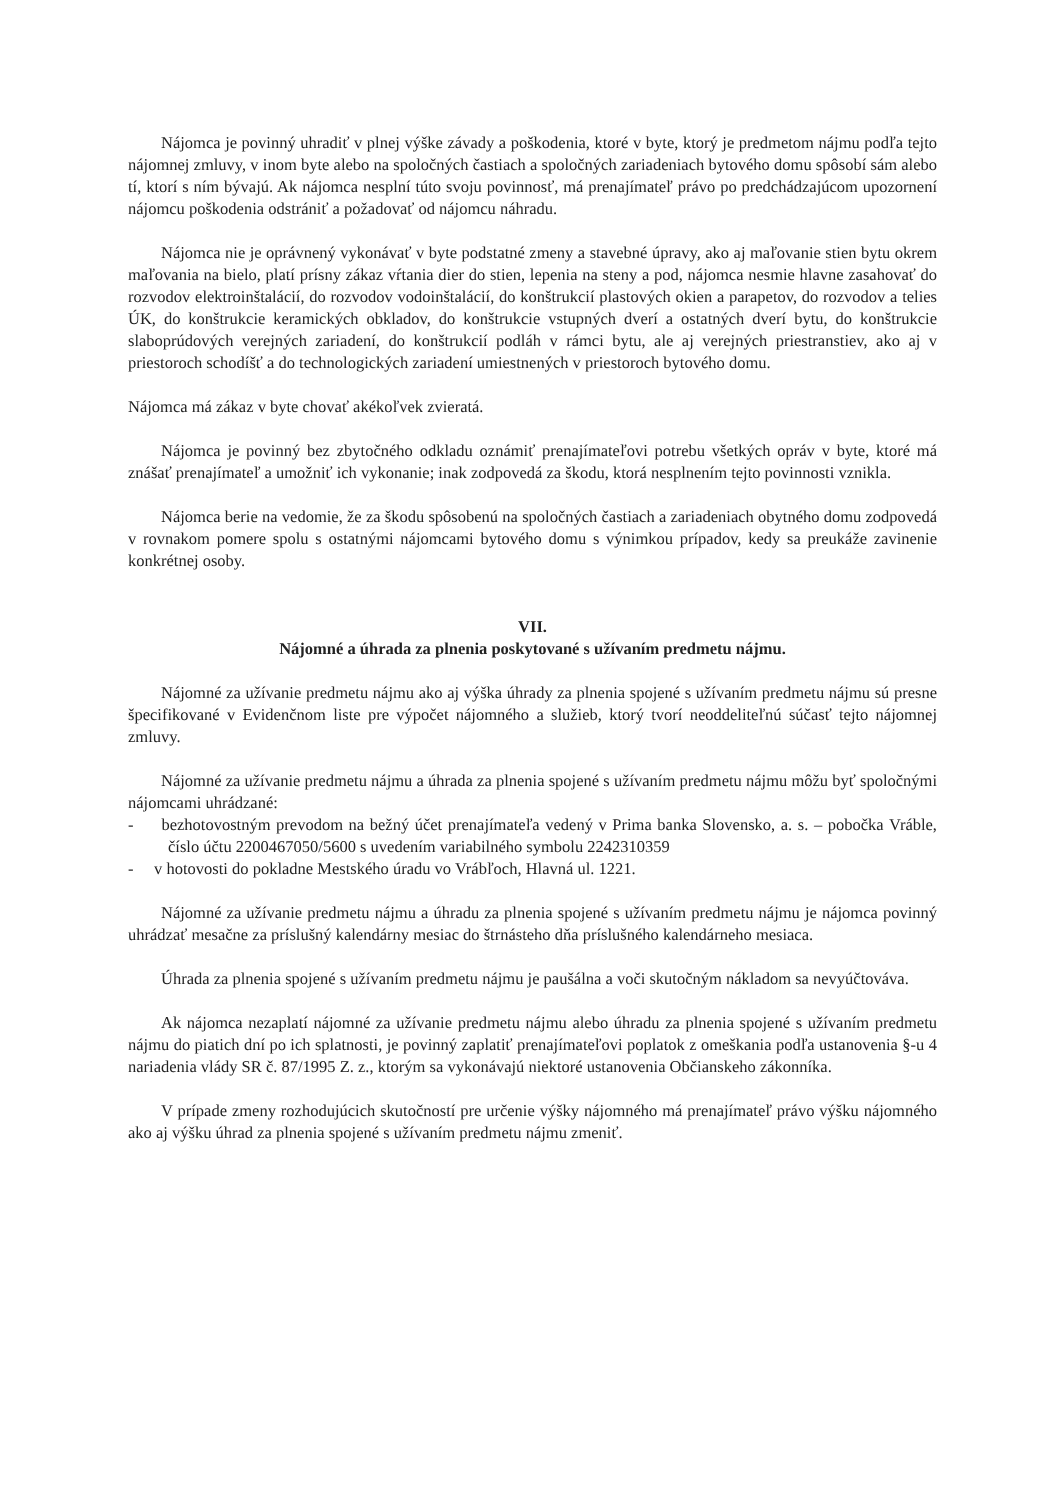Nájomca je povinný uhradiť v plnej výške závady a poškodenia, ktoré v byte, ktorý je predmetom nájmu podľa tejto nájomnej zmluvy, v inom byte alebo na spoločných častiach a spoločných zariadeniach bytového domu spôsobí sám alebo tí, ktorí s ním bývajú. Ak nájomca nesplní túto svoju povinnosť, má prenajímateľ právo po predchádzajúcom upozornení nájomcu poškodenia odstrániť a požadovať od nájomcu náhradu.
Nájomca nie je oprávnený vykonávať v byte podstatné zmeny a stavebné úpravy, ako aj maľovanie stien bytu okrem maľovania na bielo, platí prísny zákaz vŕtania dier do stien, lepenia na steny a pod, nájomca nesmie hlavne zasahovať do rozvodov elektroinštalácií, do rozvodov vodoinštalácií, do konštrukcií plastových okien a parapetov, do rozvodov a telies ÚK, do konštrukcie keramických obkladov, do konštrukcie vstupných dverí a ostatných dverí bytu, do konštrukcie slaboprúdových verejných zariadení, do konštrukcií podláh v rámci bytu, ale aj verejných priestranstiev, ako aj v priestoroch schodíšť a do technologických zariadení umiestnených v priestoroch bytového domu.
Nájomca má zákaz v byte chovať akékoľvek zvieratá.
Nájomca je povinný bez zbytočného odkladu oznámiť prenajímateľovi potrebu všetkých opráv v byte, ktoré má znášať prenajímateľ a umožniť ich vykonanie; inak zodpovedá za škodu, ktorá nesplnením tejto povinnosti vznikla.
Nájomca berie na vedomie, že za škodu spôsobenú na spoločných častiach a zariadeniach obytného domu zodpovedá v rovnakom pomere spolu s ostatnými nájomcami bytového domu s výnimkou prípadov, kedy sa preukáže zavinenie konkrétnej osoby.
VII.
Nájomné a úhrada za plnenia poskytované s užívaním predmetu nájmu.
Nájomné za užívanie predmetu nájmu ako aj výška úhrady za plnenia spojené s užívaním predmetu nájmu sú presne špecifikované v Evidenčnom liste pre výpočet nájomného a služieb, ktorý tvorí neoddeliteľnú súčasť tejto nájomnej zmluvy.
Nájomné za užívanie predmetu nájmu a úhrada za plnenia spojené s užívaním predmetu nájmu môžu byť spoločnými nájomcami uhrádzané:
- bezhotovostným prevodom na bežný účet prenajímateľa vedený v Prima banka Slovensko, a. s. – pobočka Vráble, číslo účtu 2200467050/5600 s uvedením variabilného symbolu 2242310359
- v hotovosti do pokladne Mestského úradu vo Vrábľoch, Hlavná ul. 1221.
Nájomné za užívanie predmetu nájmu a úhradu za plnenia spojené s užívaním predmetu nájmu je nájomca povinný uhrádzať mesačne za príslušný kalendárny mesiac do štrnásteho dňa príslušného kalendárneho mesiaca.
Úhrada za plnenia spojené s užívaním predmetu nájmu je paušálna a voči skutočným nákladom sa nevyúčtováva.
Ak nájomca nezaplatí nájomné za užívanie predmetu nájmu alebo úhradu za plnenia spojené s užívaním predmetu nájmu do piatich dní po ich splatnosti, je povinný zaplatiť prenajímateľovi poplatok z omeškania podľa ustanovenia §-u 4 nariadenia vlády SR č. 87/1995 Z. z., ktorým sa vykonávajú niektoré ustanovenia Občianskeho zákonníka.
V prípade zmeny rozhodujúcich skutočností pre určenie výšky nájomného má prenajímateľ právo výšku nájomného ako aj výšku úhrad za plnenia spojené s užívaním predmetu nájmu zmeniť.